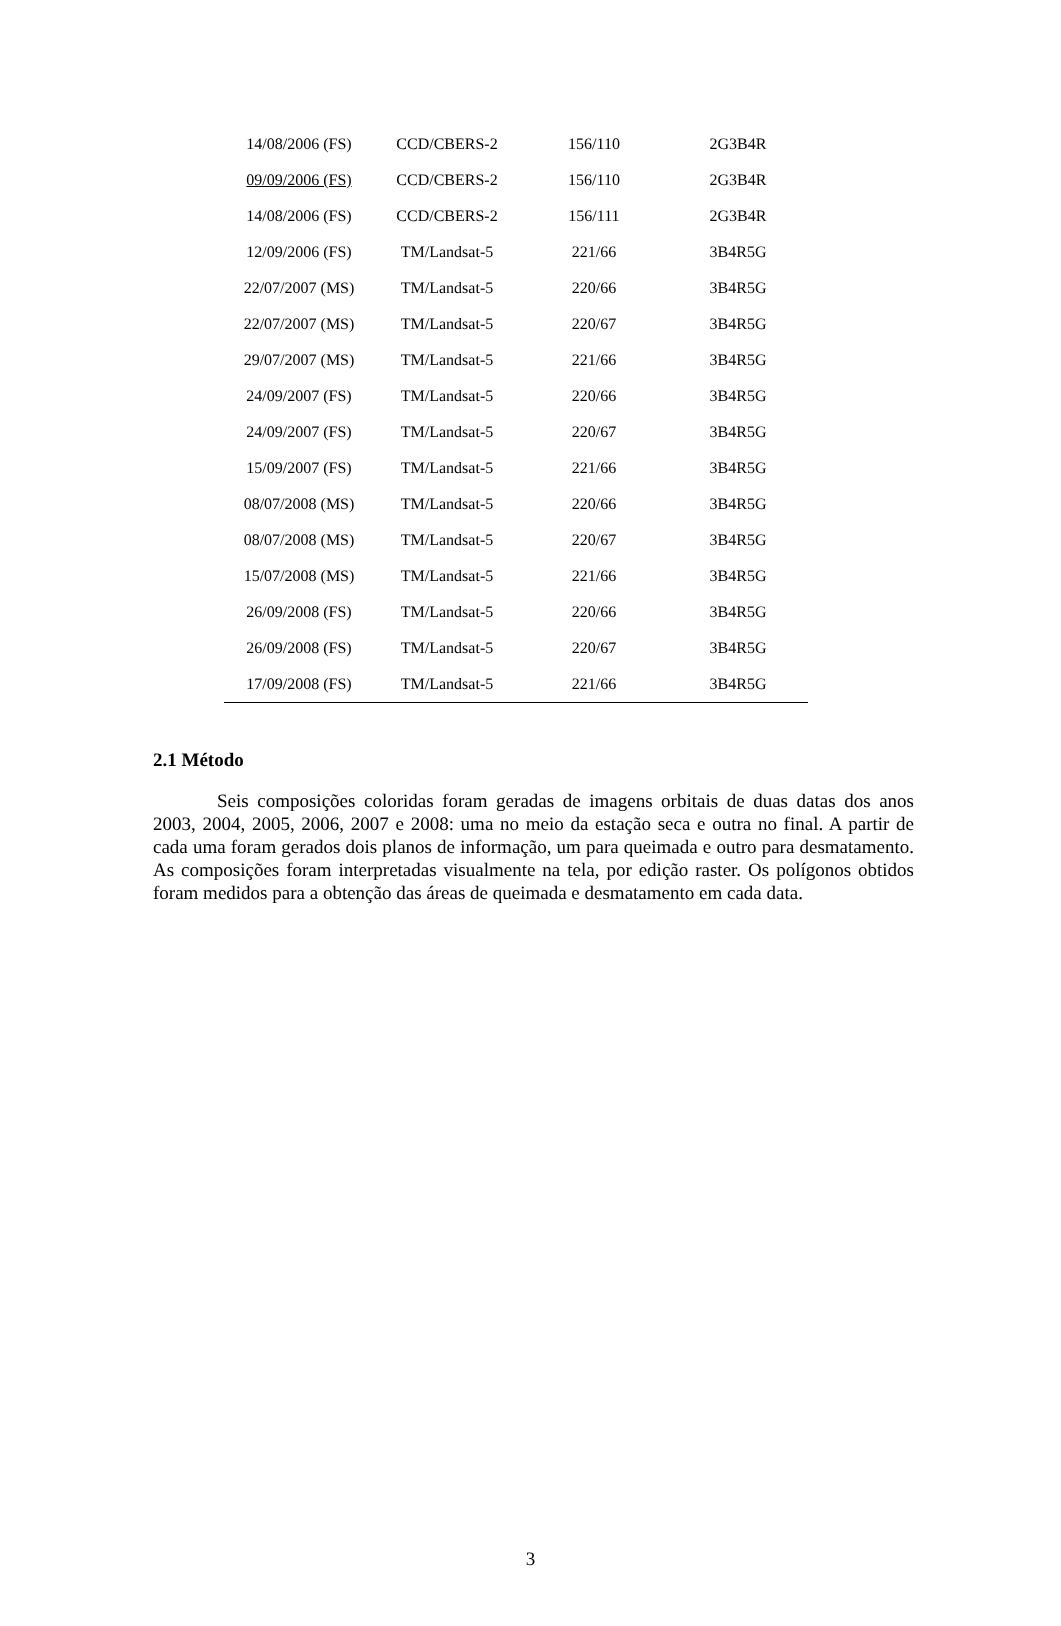| 14/08/2006 (FS) | CCD/CBERS-2 | 156/110 | 2G3B4R |
| 09/09/2006 (FS) | CCD/CBERS-2 | 156/110 | 2G3B4R |
| 14/08/2006 (FS) | CCD/CBERS-2 | 156/111 | 2G3B4R |
| 12/09/2006 (FS) | TM/Landsat-5 | 221/66 | 3B4R5G |
| 22/07/2007 (MS) | TM/Landsat-5 | 220/66 | 3B4R5G |
| 22/07/2007 (MS) | TM/Landsat-5 | 220/67 | 3B4R5G |
| 29/07/2007 (MS) | TM/Landsat-5 | 221/66 | 3B4R5G |
| 24/09/2007 (FS) | TM/Landsat-5 | 220/66 | 3B4R5G |
| 24/09/2007 (FS) | TM/Landsat-5 | 220/67 | 3B4R5G |
| 15/09/2007 (FS) | TM/Landsat-5 | 221/66 | 3B4R5G |
| 08/07/2008 (MS) | TM/Landsat-5 | 220/66 | 3B4R5G |
| 08/07/2008 (MS) | TM/Landsat-5 | 220/67 | 3B4R5G |
| 15/07/2008 (MS) | TM/Landsat-5 | 221/66 | 3B4R5G |
| 26/09/2008 (FS) | TM/Landsat-5 | 220/66 | 3B4R5G |
| 26/09/2008 (FS) | TM/Landsat-5 | 220/67 | 3B4R5G |
| 17/09/2008 (FS) | TM/Landsat-5 | 221/66 | 3B4R5G |
2.1 Método
Seis composições coloridas foram geradas de imagens orbitais de duas datas dos anos 2003, 2004, 2005, 2006, 2007 e 2008: uma no meio da estação seca e outra no final. A partir de cada uma foram gerados dois planos de informação, um para queimada e outro para desmatamento. As composições foram interpretadas visualmente na tela, por edição raster. Os polígonos obtidos foram medidos para a obtenção das áreas de queimada e desmatamento em cada data.
3